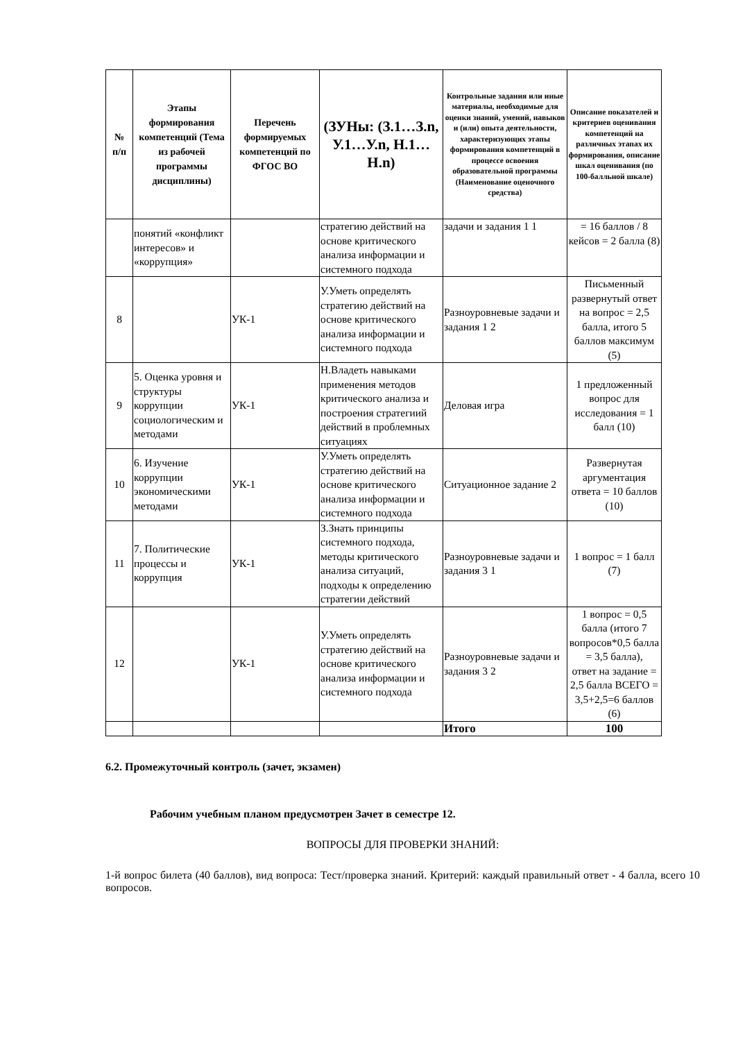| № п/п | Этапы формирования компетенций (Тема из рабочей программы дисциплины) | Перечень формируемых компетенций по ФГОС ВО | (ЗУНы: (З.1…З.n, У.1…У.n, Н.1…Н.n) | Контрольные задания или иные материалы, необходимые для оценки знаний, умений, навыков и (или) опыта деятельности, характеризующих этапы формирования компетенций в процессе освоения образовательной программы (Наименование оценочного средства) | Описание показателей и критериев оценивания компетенций на различных этапах их формирования, описание шкал оценивания (по 100-балльной шкале) |
| --- | --- | --- | --- | --- | --- |
| | понятий «конфликт интересов» и «коррупция» | | стратегию действий на основе критического анализа информации и системного подхода | задачи и задания 1 1 | = 16 баллов / 8 кейсов = 2 балла (8) |
| 8 | | УК-1 | У.Уметь определять стратегию действий на основе критического анализа информации и системного подхода | Разноуровневые задачи и задания 1 2 | Письменный развернутый ответ на вопрос = 2,5 балла, итого 5 баллов максимум (5) |
| 9 | 5. Оценка уровня и структуры коррупции социологическим и методами | УК-1 | Н.Владеть навыками применения методов критического анализа и построения стратегиий действий в проблемных ситуациях | Деловая игра | 1 предложенный вопрос для исследования = 1 балл (10) |
| 10 | 6. Изучение коррупции экономическими методами | УК-1 | У.Уметь определять стратегию действий на основе критического анализа информации и системного подхода | Ситуационное задание 2 | Развернутая аргументация ответа = 10 баллов (10) |
| 11 | 7. Политические процессы и коррупция | УК-1 | З.Знать принципы системного подхода, методы критического анализа ситуаций, подходы к определению стратегии действий | Разноуровневые задачи и задания 3 1 | 1 вопрос = 1 балл (7) |
| 12 | | УК-1 | У.Уметь определять стратегию действий на основе критического анализа информации и системного подхода | Разноуровневые задачи и задания 3 2 | 1 вопрос = 0,5 балла (итого 7 вопросов*0,5 балла = 3,5 балла), ответ на задание = 2,5 балла ВСЕГО = 3,5+2,5=6 баллов (6) |
| | | | | Итого | 100 |
6.2. Промежуточный контроль (зачет, экзамен)
Рабочим учебным планом предусмотрен Зачет в семестре 12.
ВОПРОСЫ ДЛЯ ПРОВЕРКИ ЗНАНИЙ:
1-й вопрос билета (40 баллов), вид вопроса: Тест/проверка знаний. Критерий: каждый правильный ответ - 4 балла, всего 10 вопросов.